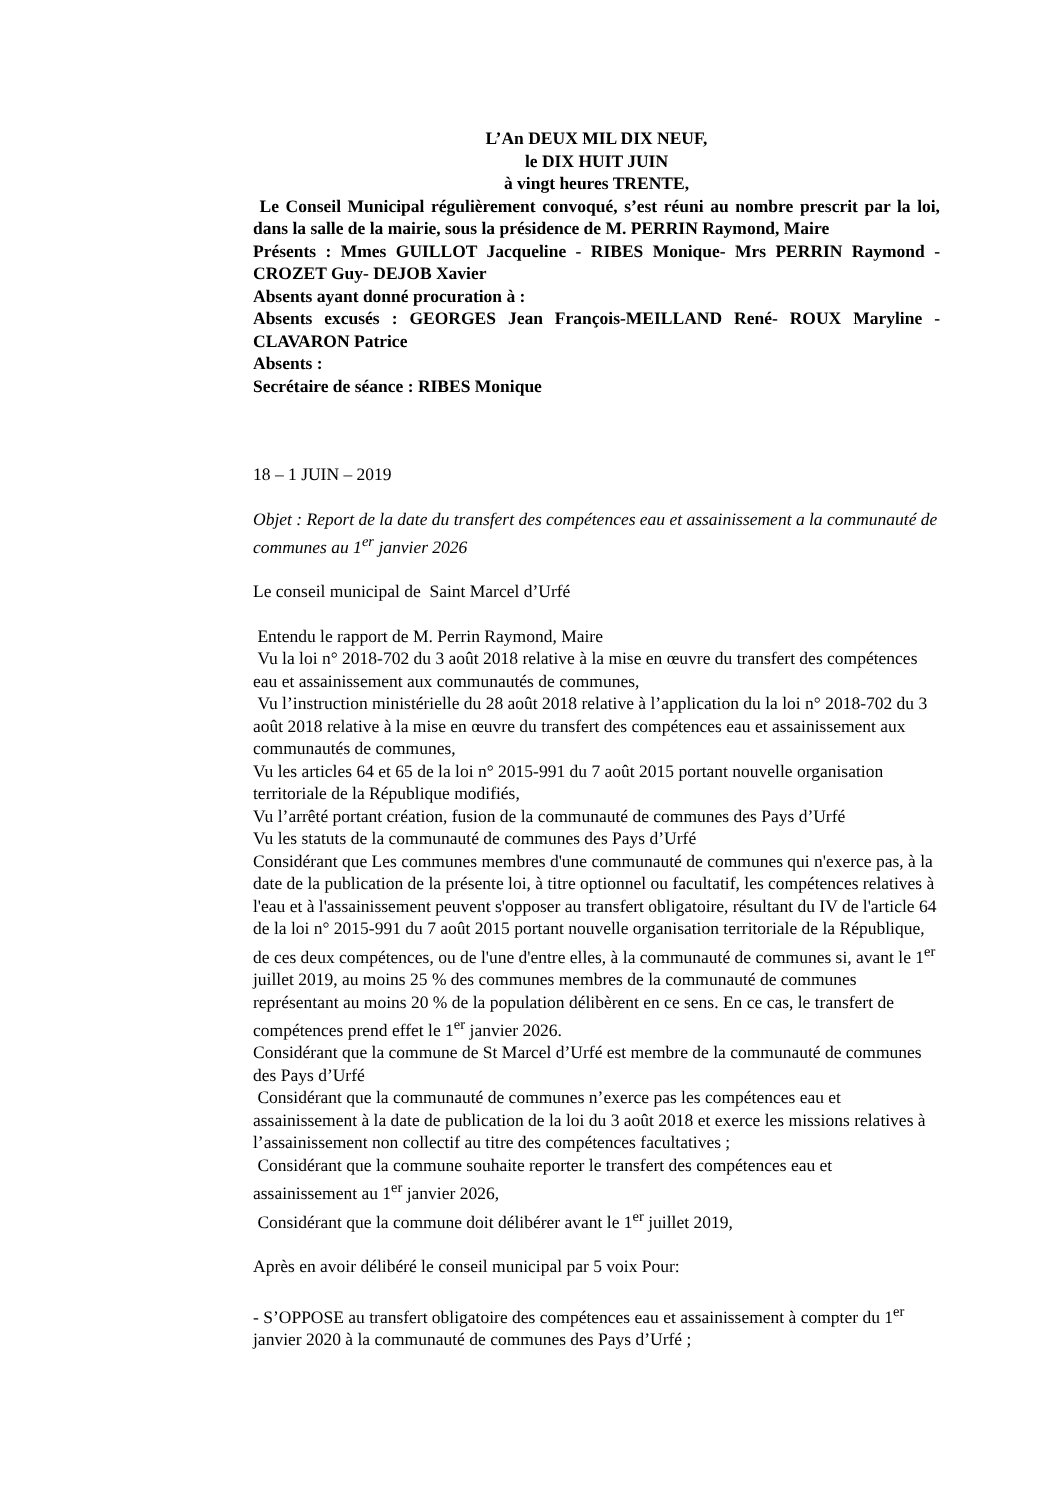L’An DEUX MIL DIX NEUF,
le DIX HUIT JUIN
à vingt heures TRENTE,
Le Conseil Municipal régulièrement convoqué, s’est réuni au nombre prescrit par la loi, dans la salle de la mairie, sous la présidence de M. PERRIN Raymond, Maire
Présents : Mmes GUILLOT Jacqueline - RIBES Monique- Mrs PERRIN Raymond - CROZET Guy- DEJOB Xavier
Absents ayant donné procuration à :
Absents excusés : GEORGES Jean François-MEILLAND René- ROUX Maryline - CLAVARON Patrice
Absents :
Secrétaire de séance : RIBES Monique
18 – 1 JUIN – 2019
Objet : Report de la date du transfert des compétences eau et assainissement a la communauté de communes au 1<sup>er</sup> janvier 2026
Le conseil municipal de Saint Marcel d’Urfé
Entendu le rapport de M. Perrin Raymond, Maire
Vu la loi n° 2018-702 du 3 août 2018 relative à la mise en œuvre du transfert des compétences eau et assainissement aux communautés de communes,
Vu l’instruction ministérielle du 28 août 2018 relative à l’application du la loi n° 2018-702 du 3 août 2018 relative à la mise en œuvre du transfert des compétences eau et assainissement aux communautés de communes,
Vu les articles 64 et 65 de la loi n° 2015-991 du 7 août 2015 portant nouvelle organisation territoriale de la République modifiés,
Vu l’arrêté portant création, fusion de la communauté de communes des Pays d’Urfé
Vu les statuts de la communauté de communes des Pays d’Urfé
Considérant que Les communes membres d'une communauté de communes qui n'exerce pas, à la date de la publication de la présente loi, à titre optionnel ou facultatif, les compétences relatives à l'eau et à l'assainissement peuvent s'opposer au transfert obligatoire, résultant du IV de l'article 64 de la loi n° 2015-991 du 7 août 2015 portant nouvelle organisation territoriale de la République, de ces deux compétences, ou de l'une d'entre elles, à la communauté de communes si, avant le 1<sup>er</sup> juillet 2019, au moins 25 % des communes membres de la communauté de communes représentant au moins 20 % de la population délibèrent en ce sens. En ce cas, le transfert de compétences prend effet le 1<sup>er</sup> janvier 2026.
Considérant que la commune de St Marcel d’Urfé est membre de la communauté de communes des Pays d’Urfé
Considérant que la communauté de communes n’exerce pas les compétences eau et assainissement à la date de publication de la loi du 3 août 2018 et exerce les missions relatives à l’assainissement non collectif au titre des compétences facultatives ;
Considérant que la commune souhaite reporter le transfert des compétences eau et assainissement au 1<sup>er</sup> janvier 2026,
Considérant que la commune doit délibérer avant le 1<sup>er</sup> juillet 2019,
Après en avoir délibéré le conseil municipal par 5 voix Pour:
- S’OPPOSE au transfert obligatoire des compétences eau et assainissement à compter du 1<sup>er</sup> janvier 2020 à la communauté de communes des Pays d’Urfé ;